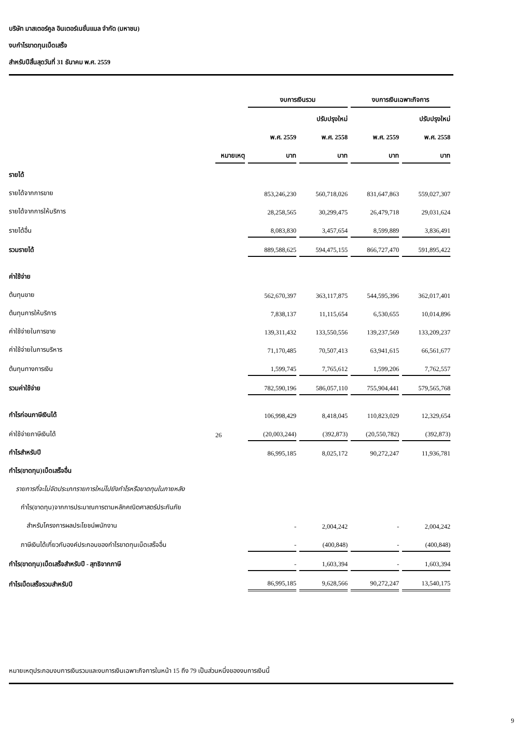บริษัท มาสเตอร์คูล อินเตอร์เนชั่นแนล จำกัด (มหาชน)
งบกำไรขาดทุนเบ็ดเสร็จ
สำหรับปีสิ้นสุดวันที่ 31 ธันาคม พ.ศ. 2559
| | | งบการเงินรวม | | งบการเงินเฉพาะกิจการ | |
| --- | --- | --- | --- | --- | --- |
| | | | ปรับปรุงใหม่ | | ปรับปรุงใหม่ |
| | | พ.ศ. 2559 | พ.ศ. 2558 | พ.ศ. 2559 | พ.ศ. 2558 |
| | หมายเหตุ | บาท | บาท | บาท | บาท |
| รายได้ | | | | | |
| รายได้จากการขาย | | 853,246,230 | 560,718,026 | 831,647,863 | 559,027,307 |
| รายได้จากการให้บริการ | | 28,258,565 | 30,299,475 | 26,479,718 | 29,031,624 |
| รายได้อื่น | | 8,083,830 | 3,457,654 | 8,599,889 | 3,836,491 |
| รวมรายได้ | | 889,588,625 | 594,475,155 | 866,727,470 | 591,895,422 |
| ค่าใช้จ่าย | | | | | |
| ต้นทุนขาย | | 562,670,397 | 363,117,875 | 544,595,396 | 362,017,401 |
| ต้นทุนการให้บริการ | | 7,838,137 | 11,115,654 | 6,530,655 | 10,014,896 |
| ค่าใช้จ่ายในการขาย | | 139,311,432 | 133,550,556 | 139,237,569 | 133,209,237 |
| ค่าใช้จ่ายในการบริหาร | | 71,170,485 | 70,507,413 | 63,941,615 | 66,561,677 |
| ต้นทุนทางการเงิน | | 1,599,745 | 7,765,612 | 1,599,206 | 7,762,557 |
| รวมค่าใช้จ่าย | | 782,590,196 | 586,057,110 | 755,904,441 | 579,565,768 |
| กำไรก่อนภาษีเงินได้ | | 106,998,429 | 8,418,045 | 110,823,029 | 12,329,654 |
| ค่าใช้จ่ายภาษีเงินได้ | 26 | (20,003,244) | (392,873) | (20,550,782) | (392,873) |
| กำไรสำหรับปี | | 86,995,185 | 8,025,172 | 90,272,247 | 11,936,781 |
| กำไร(ขาดทุน)เบ็ดเสร็จอื่น | | | | | |
| รายการที่จะไม่จัดประเภทรายการใหม่ไปยังกำไรหรือขาดทุนในภายหลัง | | | | | |
| กำไร(ขาดทุน)จากการประมาณการตามหลักคณิตศาสตร์ประกันภัย | | | | | |
| สำหรับโครงการผลประโยชน์พนักงาน | | - | 2,004,242 | - | 2,004,242 |
| ภาษีเงินได้เกี่ยวกับองค์ประกอบของกำไรขาดทุนเบ็ดเสร็จอื่น | | - | (400,848) | - | (400,848) |
| กำไร(ขาดทุน)เบ็ดเสร็จสำหรับปี - สุทธิจากภาษี | | - | 1,603,394 | - | 1,603,394 |
| กำไรเบ็ดเสร็จรวมสำหรับปี | | 86,995,185 | 9,628,566 | 90,272,247 | 13,540,175 |
หมายเหตุประกอบงบการเงินรวมและงบการเงินเฉพาะกิจการในหน้า 15 ถึง 79 เป็นส่วนหนึ่งของงบการเงินนี้
9